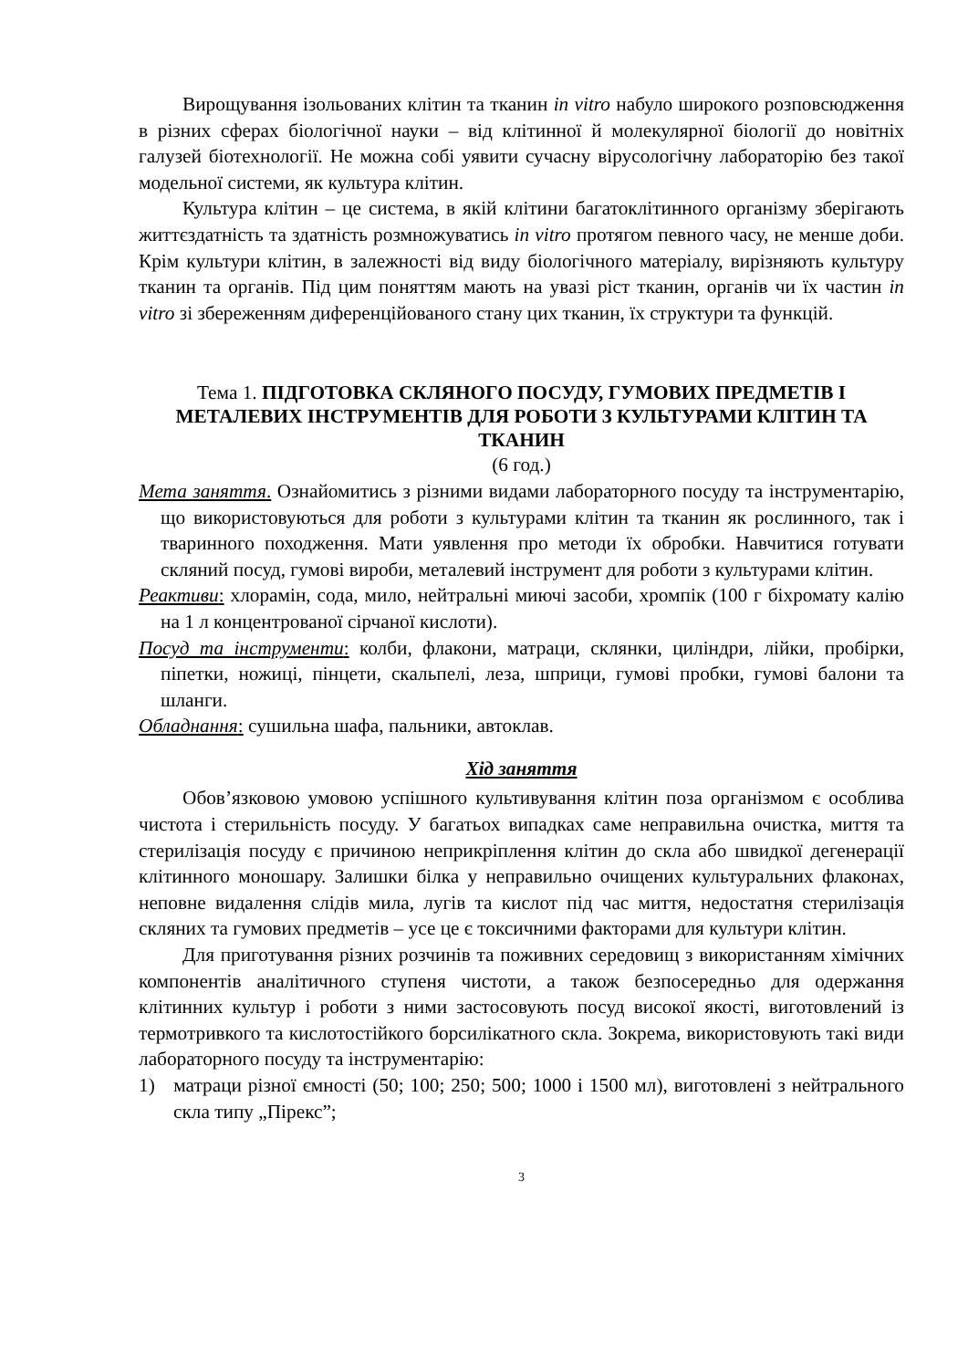Вирощування ізольованих клітин та тканин in vitro набуло широкого розповсюдження в різних сферах біологічної науки – від клітинної й молекулярної біології до новітніх галузей біотехнології. Не можна собі уявити сучасну вірусологічну лабораторію без такої модельної системи, як культура клітин.
Культура клітин – це система, в якій клітини багатоклітинного організму зберігають життєздатність та здатність розмножуватись in vitro протягом певного часу, не менше доби. Крім культури клітин, в залежності від виду біологічного матеріалу, вирізняють культуру тканин та органів. Під цим поняттям мають на увазі ріст тканин, органів чи їх частин in vitro зі збереженням диференційованого стану цих тканин, їх структури та функцій.
Тема 1. ПІДГОТОВКА СКЛЯНОГО ПОСУДУ, ГУМОВИХ ПРЕДМЕТІВ І МЕТАЛЕВИХ ІНСТРУМЕНТІВ ДЛЯ РОБОТИ З КУЛЬТУРАМИ КЛІТИН ТА ТКАНИН
(6 год.)
Мета заняття. Ознайомитись з різними видами лабораторного посуду та інструментарію, що використовуються для роботи з культурами клітин та тканин як рослинного, так і тваринного походження. Мати уявлення про методи їх обробки. Навчитися готувати скляний посуд, гумові вироби, металевий інструмент для роботи з культурами клітин.
Реактиви: хлорамін, сода, мило, нейтральні миючі засоби, хромпік (100 г біхромату калію на 1 л концентрованої сірчаної кислоти).
Посуд та інструменти: колби, флакони, матраци, склянки, циліндри, лійки, пробірки, піпетки, ножиці, пінцети, скальпелі, леза, шприци, гумові пробки, гумові балони та шланги.
Обладнання: сушильна шафа, пальники, автоклав.
Хід заняття
Обов’язковою умовою успішного культивування клітин поза організмом є особлива чистота і стерильність посуду. У багатьох випадках саме неправильна очистка, миття та стерилізація посуду є причиною неприкріплення клітин до скла або швидкої дегенерації клітинного моношару. Залишки білка у неправильно очищених культуральних флаконах, неповне видалення слідів мила, лугів та кислот під час миття, недостатня стерилізація скляних та гумових предметів – усе це є токсичними факторами для культури клітин.
Для приготування різних розчинів та поживних середовищ з використанням хімічних компонентів аналітичного ступеня чистоти, а також безпосередньо для одержання клітинних культур і роботи з ними застосовують посуд високої якості, виготовлений із термотривкого та кислотостійкого борсилікатного скла. Зокрема, використовують такі види лабораторного посуду та інструментарію:
1) матраци різної ємності (50; 100; 250; 500; 1000 і 1500 мл), виготовлені з нейтрального скла типу „Пірекс”;
3